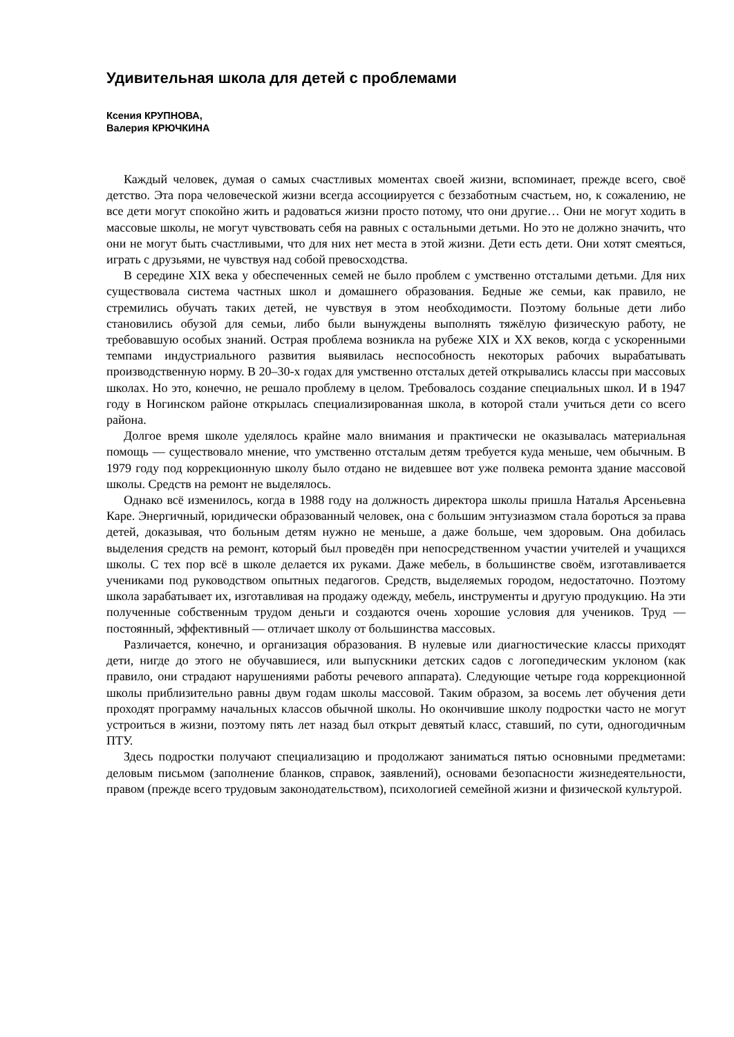Удивительная школа для детей с проблемами
Ксения КРУПНОВА,
Валерия КРЮЧКИНА
Каждый человек, думая о самых счастливых моментах своей жизни, вспоминает, прежде всего, своё детство. Эта пора человеческой жизни всегда ассоциируется с беззаботным счастьем, но, к сожалению, не все дети могут спокойно жить и радоваться жизни просто потому, что они другие… Они не могут ходить в массовые школы, не могут чувствовать себя на равных с остальными детьми. Но это не должно значить, что они не могут быть счастливыми, что для них нет места в этой жизни. Дети есть дети. Они хотят смеяться, играть с друзьями, не чувствуя над собой превосходства.
В середине XIX века у обеспеченных семей не было проблем с умственно отсталыми детьми. Для них существовала система частных школ и домашнего образования. Бедные же семьи, как правило, не стремились обучать таких детей, не чувствуя в этом необходимости. Поэтому больные дети либо становились обузой для семьи, либо были вынуждены выполнять тяжёлую физическую работу, не требовавшую особых знаний. Острая проблема возникла на рубеже XIX и XX веков, когда с ускоренными темпами индустриального развития выявилась неспособность некоторых рабочих вырабатывать производственную норму. В 20–30-х годах для умственно отсталых детей открывались классы при массовых школах. Но это, конечно, не решало проблему в целом. Требовалось создание специальных школ. И в 1947 году в Ногинском районе открылась специализированная школа, в которой стали учиться дети со всего района.
Долгое время школе уделялось крайне мало внимания и практически не оказывалась материальная помощь — существовало мнение, что умственно отсталым детям требуется куда меньше, чем обычным. В 1979 году под коррекционную школу было отдано не видевшее вот уже полвека ремонта здание массовой школы. Средств на ремонт не выделялось.
Однако всё изменилось, когда в 1988 году на должность директора школы пришла Наталья Арсеньевна Каре. Энергичный, юридически образованный человек, она с большим энтузиазмом стала бороться за права детей, доказывая, что больным детям нужно не меньше, а даже больше, чем здоровым. Она добилась выделения средств на ремонт, который был проведён при непосредственном участии учителей и учащихся школы. С тех пор всё в школе делается их руками. Даже мебель, в большинстве своём, изготавливается учениками под руководством опытных педагогов. Средств, выделяемых городом, недостаточно. Поэтому школа зарабатывает их, изготавливая на продажу одежду, мебель, инструменты и другую продукцию. На эти полученные собственным трудом деньги и создаются очень хорошие условия для учеников. Труд — постоянный, эффективный — отличает школу от большинства массовых.
Различается, конечно, и организация образования. В нулевые или диагностические классы приходят дети, нигде до этого не обучавшиеся, или выпускники детских садов с логопедическим уклоном (как правило, они страдают нарушениями работы речевого аппарата). Следующие четыре года коррекционной школы приблизительно равны двум годам школы массовой. Таким образом, за восемь лет обучения дети проходят программу начальных классов обычной школы. Но окончившие школу подростки часто не могут устроиться в жизни, поэтому пять лет назад был открыт девятый класс, ставший, по сути, одногодичным ПТУ.
Здесь подростки получают специализацию и продолжают заниматься пятью основными предметами: деловым письмом (заполнение бланков, справок, заявлений), основами безопасности жизнедеятельности, правом (прежде всего трудовым законодательством), психологией семейной жизни и физической культурой.